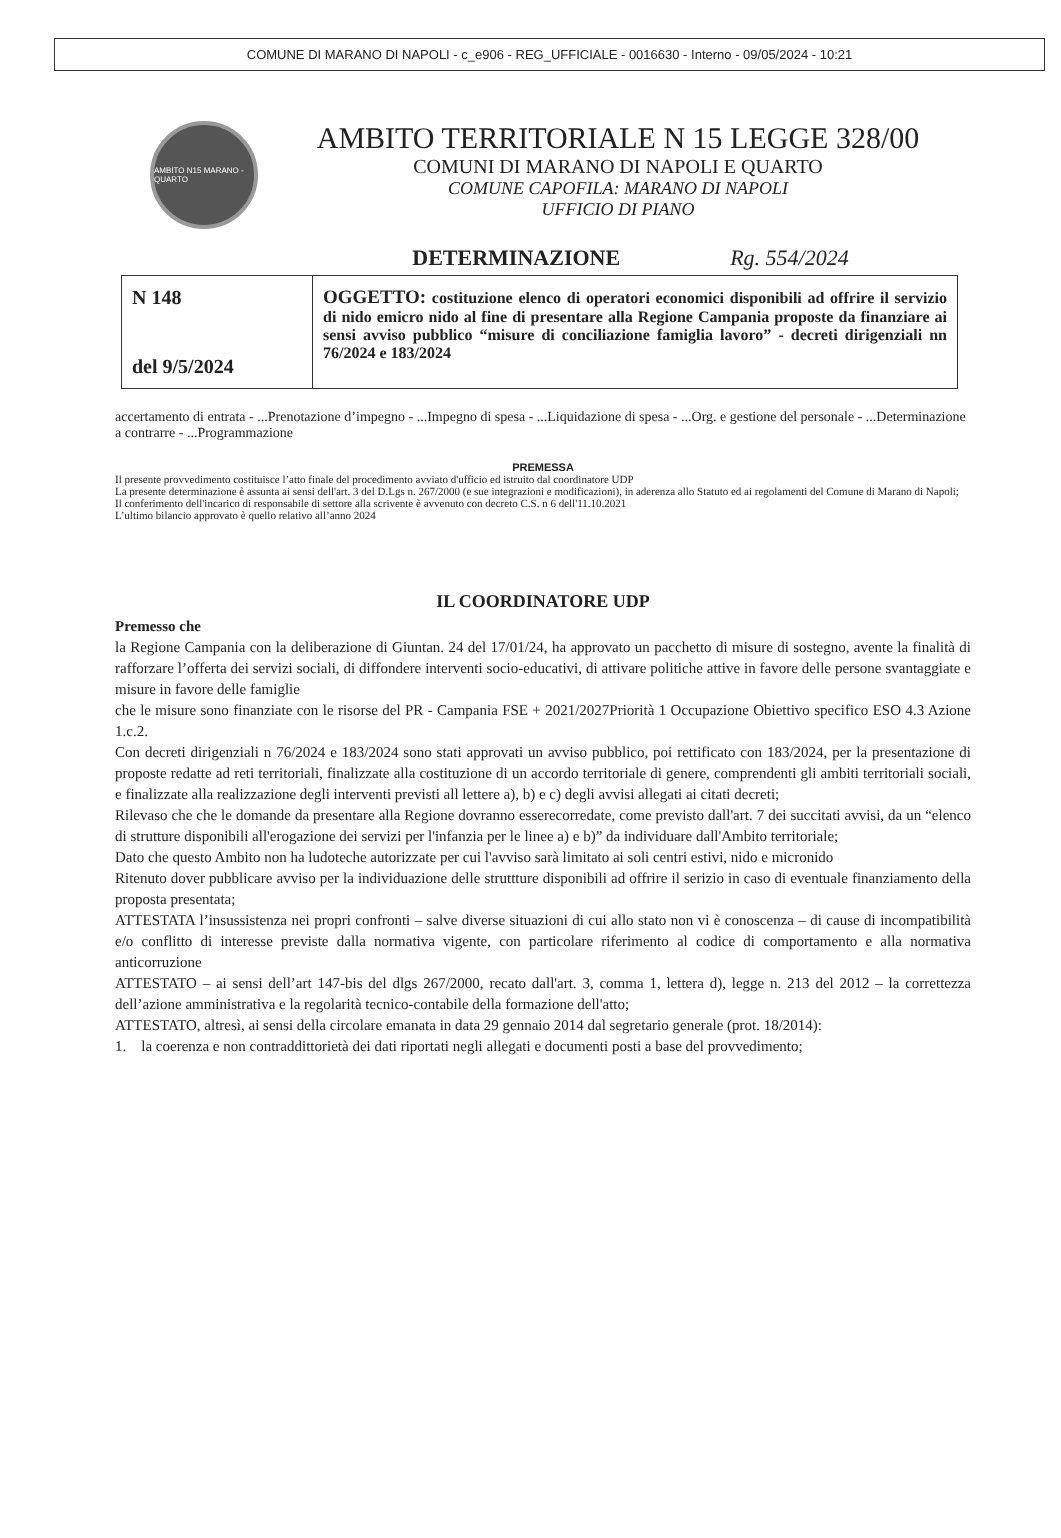COMUNE DI MARANO DI NAPOLI - c_e906 - REG_UFFICIALE - 0016630 - Interno - 09/05/2024 - 10:21
AMBITO N15 MARANO - QUARTO
AMBITO TERRITORIALE N 15 LEGGE 328/00
COMUNI DI MARANO DI NAPOLI E QUARTO
COMUNE CAPOFILA: MARANO DI NAPOLI
UFFICIO DI PIANO
DETERMINAZIONE Rg. 554/2024
| N 148 del 9/5/2024 | OGGETTO: costituzione elenco di operatori economici disponibili ad offrire il servizio di nido emicro nido al fine di presentare alla Regione Campania proposte da finanziare ai sensi avviso pubblico “misure di conciliazione famiglia lavoro” - decreti dirigenziali nn 76/2024 e 183/2024 |
accertamento di entrata - ...Prenotazione d’impegno - ...Impegno di spesa - ...Liquidazione di spesa - ...Org. e gestione del personale - ...Determinazione a contrarre - ...Programmazione
PREMESSA
Il presente provvedimento costituisce l’atto finale del procedimento avviato d'ufficio ed istruito dal coordinatore UDP
La presente determinazione è assunta ai sensi dell'art. 3 del D.Lgs n. 267/2000 (e sue integrazioni e modificazioni), in aderenza allo Statuto ed ai regolamenti del Comune di Marano di Napoli;
Il conferimento dell'incarico di responsabile di settore alla scrivente è avvenuto con decreto C.S. n 6 dell'11.10.2021
L’ultimo bilancio approvato è quello relativo all’anno 2024
IL COORDINATORE UDP
Premesso che
la Regione Campania con la deliberazione di Giuntan. 24 del 17/01/24, ha approvato un pacchetto di misure di sostegno, avente la finalità di rafforzare l’offerta dei servizi sociali, di diffondere interventi socio-educativi, di attivare politiche attive in favore delle persone svantaggiate e misure in favore delle famiglie
che le misure sono finanziate con le risorse del PR - Campania FSE + 2021/2027Priorità 1 Occupazione Obiettivo specifico ESO 4.3 Azione 1.c.2.
Con decreti dirigenziali n 76/2024 e 183/2024 sono stati approvati un avviso pubblico, poi rettificato con 183/2024, per la presentazione di proposte redatte ad reti territoriali, finalizzate alla costituzione di un accordo territoriale di genere, comprendenti gli ambiti territoriali sociali, e finalizzate alla realizzazione degli interventi previsti all lettere a), b) e c) degli avvisi allegati ai citati decreti;
Rilevaso che che le domande da presentare alla Regione dovranno esserecorredate, come previsto dall'art. 7 dei succitati avvisi, da un “elenco di strutture disponibili all'erogazione dei servizi per l'infanzia per le linee a) e b)” da individuare dall'Ambito territoriale;
Dato che questo Ambito non ha ludoteche autorizzate per cui l'avviso sarà limitato ai soli centri estivi, nido e micronido
Ritenuto dover pubblicare avviso per la individuazione delle struttture disponibili ad offrire il serizio in caso di eventuale finanziamento della proposta presentata;
ATTESTATA l’insussistenza nei propri confronti – salve diverse situazioni di cui allo stato non vi è conoscenza – di cause di incompatibilità e/o conflitto di interesse previste dalla normativa vigente, con particolare riferimento al codice di comportamento e alla normativa anticorruzione
ATTESTATO – ai sensi dell’art 147-bis del dlgs 267/2000, recato dall'art. 3, comma 1, lettera d), legge n. 213 del 2012 – la correttezza dell’azione amministrativa e la regolarità tecnico-contabile della formazione dell'atto;
ATTESTATO, altresì, ai sensi della circolare emanata in data 29 gennaio 2014 dal segretario generale (prot. 18/2014):
1. la coerenza e non contraddittorietà dei dati riportati negli allegati e documenti posti a base del provvedimento;